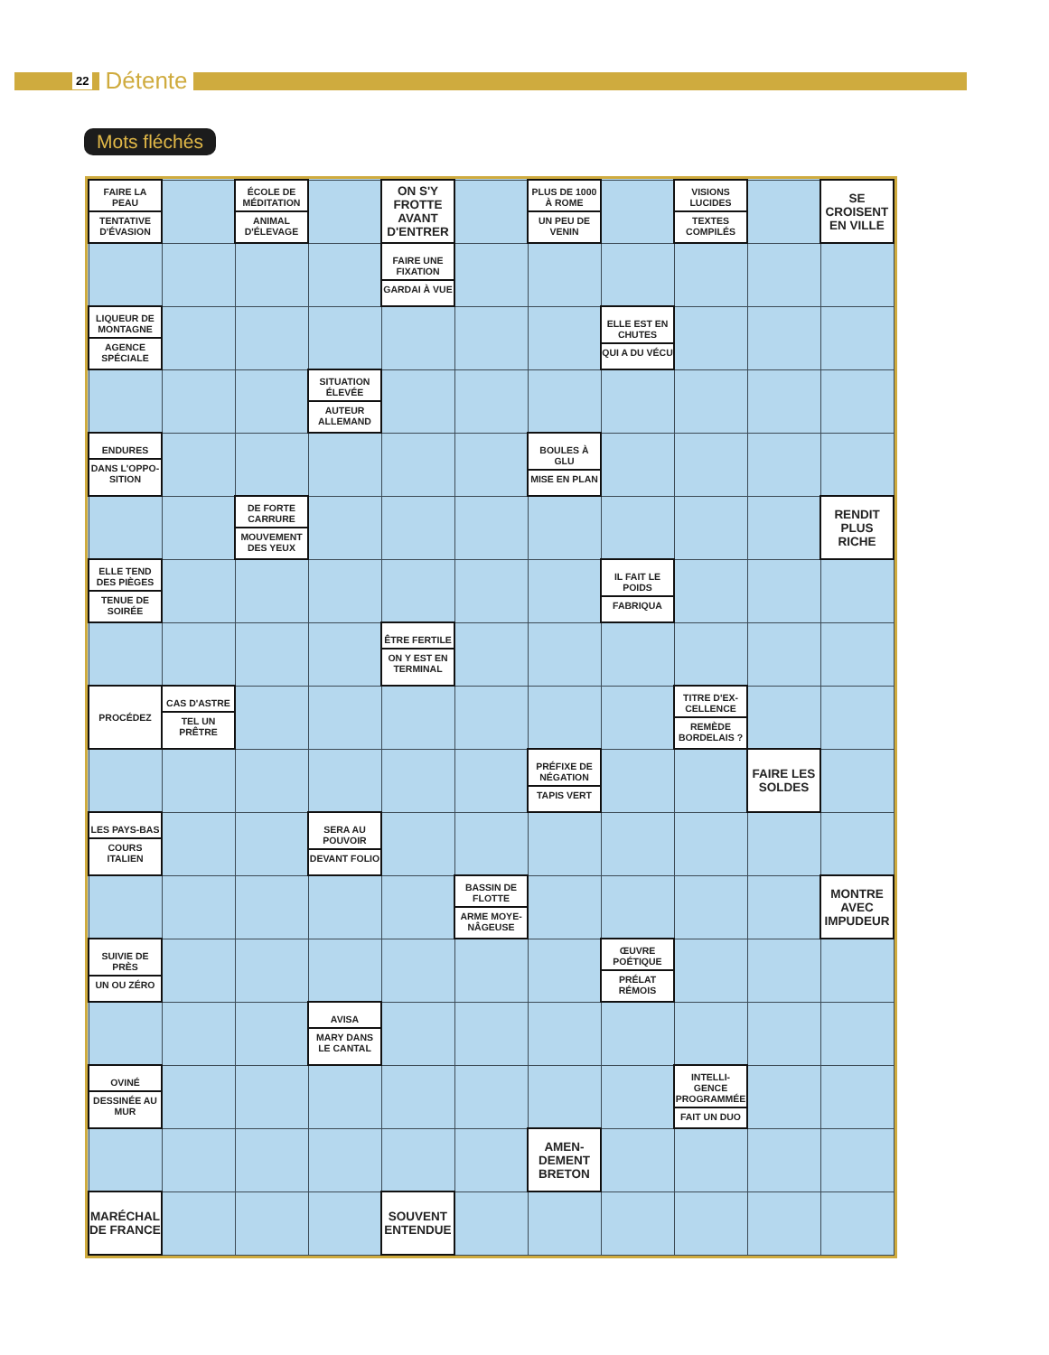22 Détente
Mots fléchés
| FAIRE LA PEAU TENTATIVE D'ÉVASION | | ÉCOLE DE MÉDITATION ANIMAL D'ÉLEVAGE | | ON S'Y FROTTE AVANT D'ENTRER | | PLUS DE 1000 À ROME UN PEU DE VENIN | | VISIONS LUCIDES TEXTES COMPILÉS | | SE CROISENT EN VILLE |
| | | | | FAIRE UNE FIXATION GARDAI À VUE | | | | | | |
| LIQUEUR DE MONTAGNE AGENCE SPÉCIALE | | | | | | | ELLE EST EN CHUTES QUI A DU VÉCU | | | |
| | | | SITUATION ÉLEVÉE AUTEUR ALLEMAND | | | | | | | |
| ENDURES DANS L'OPPO-SITION | | | | | | BOULES À GLU MISE EN PLAN | | | | |
| | | DE FORTE CARRURE MOUVEMENT DES YEUX | | | | | | | | RENDIT PLUS RICHE |
| ELLE TEND DES PIÈGES TENUE DE SOIRÉE | | | | | | | IL FAIT LE POIDS FABRIQUA | | | |
| | | | | ÊTRE FERTILE ON Y EST EN TERMINAL | | | | | | |
| PROCÉDEZ | CAS D'ASTRE TEL UN PRÊTRE | | | | | | | TITRE D'EX-CELLENCE REMÈDE BORDELAIS ? | | |
| | | | | | | PRÉFIXE DE NÉGATION TAPIS VERT | | | FAIRE LES SOLDES | |
| LES PAYS-BAS COURS ITALIEN | | | SERA AU POUVOIR DEVANT FOLIO | | | | | | | |
| | | | | | BASSIN DE FLOTTE ARME MOYE-NÂGEUSE | | | | | MONTRE AVEC IMPUDEUR |
| SUIVIE DE PRÈS UN OU ZÉRO | | | | | | | ŒUVRE POÉTIQUE PRÉLAT RÉMOIS | | | |
| | | | AVISA MARY DANS LE CANTAL | | | | | | | |
| OVINÉ DESSINÉE AU MUR | | | | | | | | INTELLI-GENCE PROGRAMMÉE FAIT UN DUO | | |
| | | | | | | AMEN-DEMENT BRETON | | | | |
| MARÉCHAL DE FRANCE | | | | SOUVENT ENTENDUE | | | | | | |